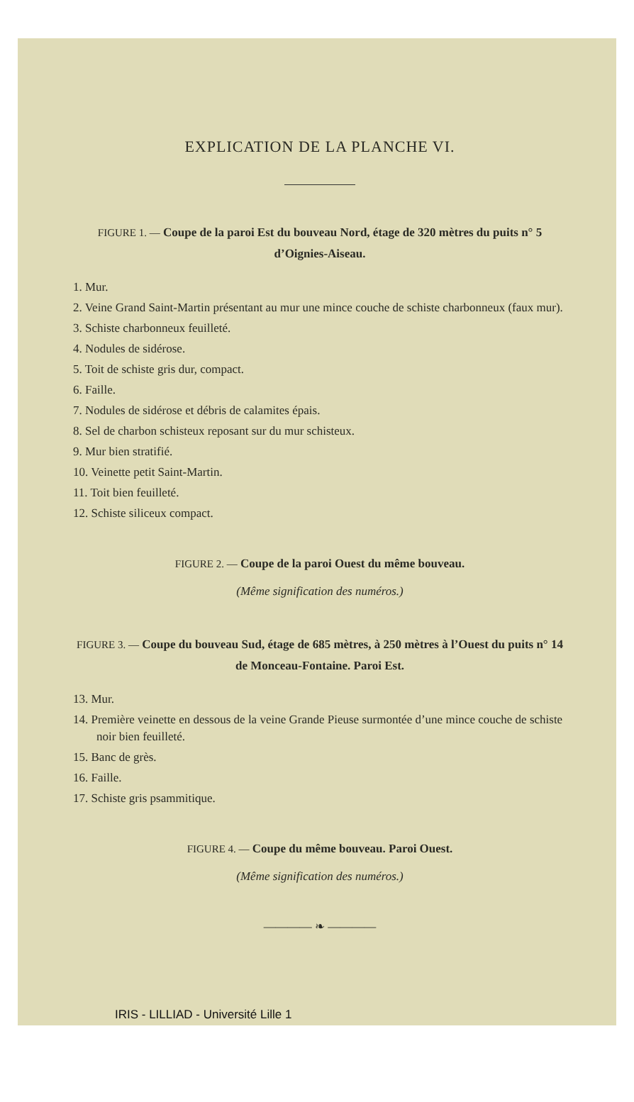EXPLICATION DE LA PLANCHE VI.
FIGURE 1. — Coupe de la paroi Est du bouveau Nord, étage de 320 mètres du puits n° 5 d’Oignies-Aiseau.
1. Mur.
2. Veine Grand Saint-Martin présentant au mur une mince couche de schiste charbonneux (faux mur).
3. Schiste charbonneux feuilleté.
4. Nodules de sidérose.
5. Toit de schiste gris dur, compact.
6. Faille.
7. Nodules de sidérose et débris de calamites épais.
8. Sel de charbon schisteux reposant sur du mur schisteux.
9. Mur bien stratifié.
10. Veinette petit Saint-Martin.
11. Toit bien feuilleté.
12. Schiste siliceux compact.
FIGURE 2. — Coupe de la paroi Ouest du même bouveau.
(Même signification des numéros.)
FIGURE 3. — Coupe du bouveau Sud, étage de 685 mètres, à 250 mètres à l’Ouest du puits n° 14 de Monceau-Fontaine. Paroi Est.
13. Mur.
14. Première veinette en dessous de la veine Grande Pieuse surmontée d’une mince couche de schiste noir bien feuilleté.
15. Banc de grès.
16. Faille.
17. Schiste gris psammitique.
FIGURE 4. — Coupe du même bouveau. Paroi Ouest.
(Même signification des numéros.)
———— ❧ ————
IRIS - LILLIAD - Université Lille 1